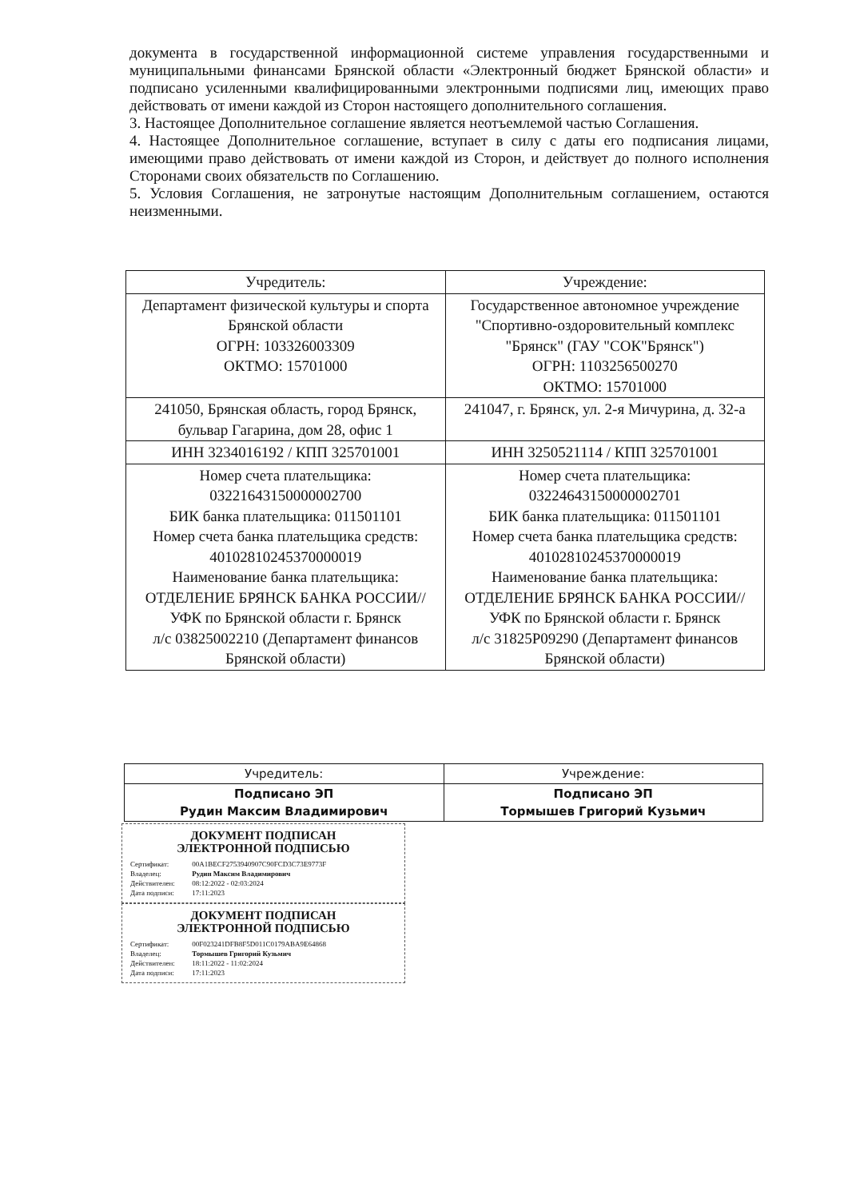документа в государственной информационной системе управления государственными и муниципальными финансами Брянской области «Электронный бюджет Брянской области» и подписано усиленными квалифицированными электронными подписями лиц, имеющих право действовать от имени каждой из Сторон настоящего дополнительного соглашения.
3. Настоящее Дополнительное соглашение является неотъемлемой частью Соглашения.
4. Настоящее Дополнительное соглашение, вступает в силу с даты его подписания лицами, имеющими право действовать от имени каждой из Сторон, и действует до полного исполнения Сторонами своих обязательств по Соглашению.
5. Условия Соглашения, не затронутые настоящим Дополнительным соглашением, остаются неизменными.
| Учредитель: | Учреждение: |
| --- | --- |
| Департамент физической культуры и спорта Брянской области ОГРН: 103326003309 ОКТМО: 15701000 | Государственное автономное учреждение "Спортивно-оздоровительный комплекс "Брянск" (ГАУ "СОК"Брянск") ОГРН: 1103256500270 ОКТМО: 15701000 |
| 241050, Брянская область, город Брянск, бульвар Гагарина, дом 28, офис 1 | 241047, г. Брянск, ул. 2-я Мичурина, д. 32-а |
| ИНН 3234016192 / КПП 325701001 | ИНН 3250521114 / КПП 325701001 |
| Номер счета плательщика: 03221643150000002700 БИК банка плательщика: 011501101 Номер счета банка плательщика средств: 40102810245370000019 Наименование банка плательщика: ОТДЕЛЕНИЕ БРЯНСК БАНКА РОССИИ//УФК по Брянской области г. Брянск л/с 03825002210 (Департамент финансов Брянской области) | Номер счета плательщика: 03224643150000002701 БИК банка плательщика: 011501101 Номер счета банка плательщика средств: 40102810245370000019 Наименование банка плательщика: ОТДЕЛЕНИЕ БРЯНСК БАНКА РОССИИ//УФК по Брянской области г. Брянск л/с 31825Р09290 (Департамент финансов Брянской области) |
| Учредитель: | Учреждение: |
| --- | --- |
| Подписано ЭП Рудин Максим Владимирович | Подписано ЭП Тормышев Григорий Кузьмич |
ДОКУМЕНТ ПОДПИСАН
ЭЛЕКТРОННОЙ ПОДПИСЬЮ
Сертификат: 00A1BECF2753940907C90FCD3C73E9773F
Владелец: Рудин Максим Владимирович
Действителен: 08:12:2022 - 02:03:2024
Дата подписи: 17:11:2023
ДОКУМЕНТ ПОДПИСАН
ЭЛЕКТРОННОЙ ПОДПИСЬЮ
Сертификат: 00F023241DFB8F5D011C0179ABA9E64868
Владелец: Тормышев Григорий Кузьмич
Действителен: 18:11:2022 - 11:02:2024
Дата подписи: 17:11:2023